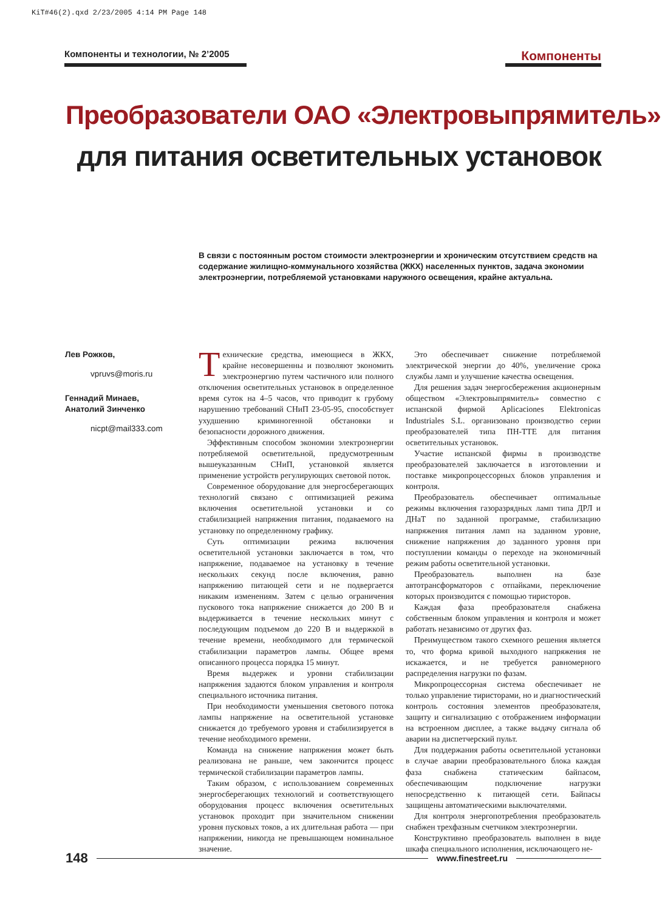KiT#46(2).qxd 2/23/2005 4:14 PM Page 148
Компоненты и технологии, № 2’2005 Компоненты
Преобразователи ОАО «Электровыпрямитель»
для питания осветительных установок
В связи с постоянным ростом стоимости электроэнергии и хроническим отсутствием средств на содержание жилищно-коммунального хозяйства (ЖКХ) населенных пунктов, задача экономии электроэнергии, потребляемой установками наружного освещения, крайне актуальна.
Лев Рожков,
vpruvs@moris.ru
Геннадий Минаев,
Анатолий Зинченко
nicpt@mail333.com
Технические средства, имеющиеся в ЖКХ, крайне несовершенны и позволяют экономить электроэнергию путем частичного или полного отключения осветительных установок в определенное время суток на 4–5 часов, что приводит к грубому нарушению требований СНиП 23-05-95, способствует ухудшению криминогенной обстановки и безопасности дорожного движения.
Эффективным способом экономии электроэнергии потребляемой осветительной, предусмотренным вышеуказанным СНиП, установкой является применение устройств регулирующих световой поток.
Современное оборудование для энергосберегающих технологий связано с оптимизацией режима включения осветительной установки и со стабилизацией напряжения питания, подаваемого на установку по определенному графику.
Суть оптимизации режима включения осветительной установки заключается в том, что напряжение, подаваемое на установку в течение нескольких секунд после включения, равно напряжению питающей сети и не подвергается никаким изменениям. Затем с целью ограничения пускового тока напряжение снижается до 200 В и выдерживается в течение нескольких минут с последующим подъемом до 220 В и выдержкой в течение времени, необходимого для термической стабилизации параметров лампы. Общее время описанного процесса порядка 15 минут.
Время выдержек и уровни стабилизации напряжения задаются блоком управления и контроля специального источника питания.
При необходимости уменьшения светового потока лампы напряжение на осветительной установке снижается до требуемого уровня и стабилизируется в течение необходимого времени.
Команда на снижение напряжения может быть реализована не раньше, чем закончится процесс термической стабилизации параметров лампы.
Таким образом, с использованием современных энергосберегающих технологий и соответствующего оборудования процесс включения осветительных установок проходит при значительном снижении уровня пусковых токов, а их длительная работа — при напряжении, никогда не превышающем номинальное значение.
Это обеспечивает снижение потребляемой электрической энергии до 40%, увеличение срока службы ламп и улучшение качества освещения.
Для решения задач энергосбережения акционерным обществом «Электровыпрямитель» совместно с испанской фирмой Aplicaciones Elektronicas Industriales S.L. организовано производство серии преобразователей типа ПН-ТТЕ для питания осветительных установок.
Участие испанской фирмы в производстве преобразователей заключается в изготовлении и поставке микропроцессорных блоков управления и контроля.
Преобразователь обеспечивает оптимальные режимы включения газоразрядных ламп типа ДРЛ и ДНаТ по заданной программе, стабилизацию напряжения питания ламп на заданном уровне, снижение напряжения до заданного уровня при поступлении команды о переходе на экономичный режим работы осветительной установки.
Преобразователь выполнен на базе автотрансформаторов с отпайками, переключение которых производится с помощью тиристоров.
Каждая фаза преобразователя снабжена собственным блоком управления и контроля и может работать независимо от других фаз.
Преимуществом такого схемного решения является то, что форма кривой выходного напряжения не искажается, и не требуется равномерного распределения нагрузки по фазам.
Микропроцессорная система обеспечивает не только управление тиристорами, но и диагностический контроль состояния элементов преобразователя, защиту и сигнализацию с отображением информации на встроенном дисплее, а также выдачу сигнала об аварии на диспетчерский пульт.
Для поддержания работы осветительной установки в случае аварии преобразовательного блока каждая фаза снабжена статическим байпасом, обеспечивающим подключение нагрузки непосредственно к питающей сети. Байпасы защищены автоматическими выключателями.
Для контроля энергопотребления преобразователь снабжен трехфазным счетчиком электроэнергии.
Конструктивно преобразователь выполнен в виде шкафа специального исполнения, исключающего не-
148 www.finestreet.ru